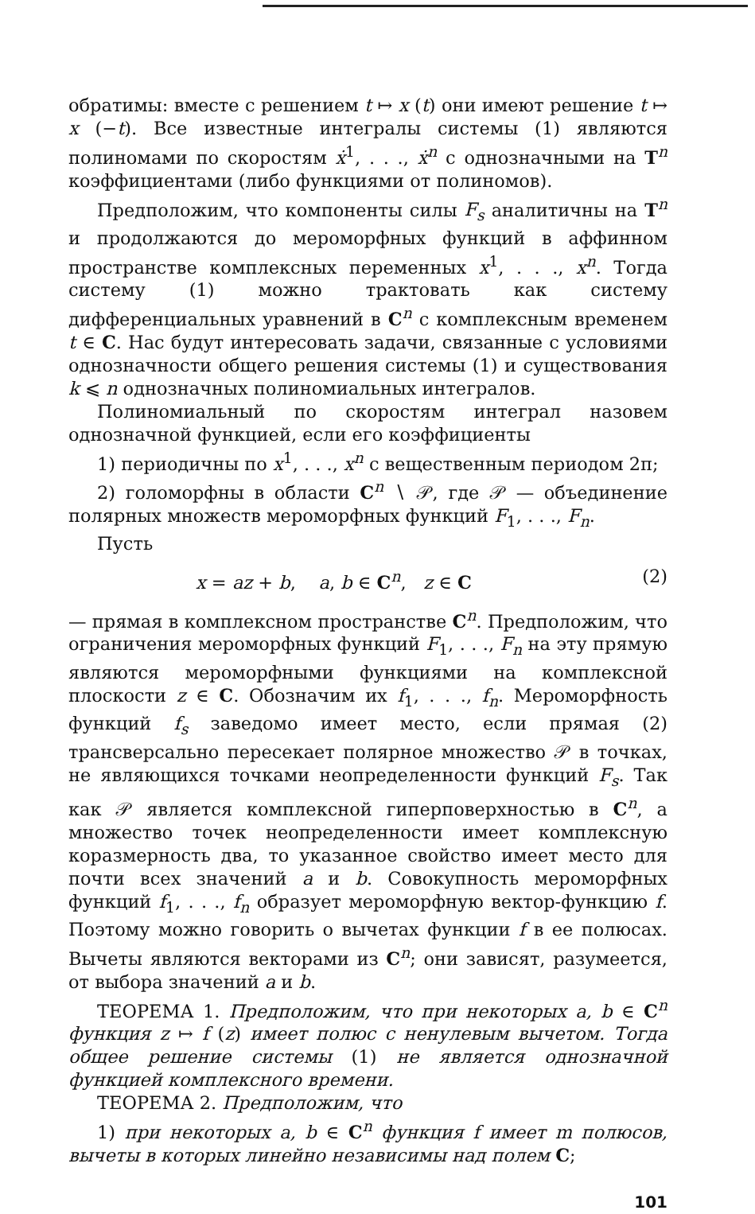обратимы: вместе с решением t ↦ x (t) они имеют решение t ↦ x (−t). Все известные интегралы системы (1) являются полиномами по скоростям ẋ<sup>1</sup>, . . ., ẋ<sup>n</sup> с однозначными на T<sup>n</sup> коэффициентами (либо функциями от полиномов).
Предположим, что компоненты силы F<sub>s</sub> аналитичны на T<sup>n</sup> и продолжаются до мероморфных функций в аффинном пространстве комплексных переменных x<sup>1</sup>, . . ., x<sup>n</sup>. Тогда систему (1) можно трактовать как систему дифференциальных уравнений в C<sup>n</sup> с комплексным временем t ∈ C. Нас будут интересовать задачи, связанные с условиями однозначности общего решения системы (1) и существования k ⩽ n однозначных полиномиальных интегралов.
Полиномиальный по скоростям интеграл назовем однозначной функцией, если его коэффициенты
1) периодичны по x<sup>1</sup>, . . ., x<sup>n</sup> с вещественным периодом 2π;
2) голоморфны в области C<sup>n</sup> ∖ 𝒫, где 𝒫 — объединение полярных множеств мероморфных функций F<sub>1</sub>, . . ., F<sub>n</sub>.
Пусть
x = az + b, a, b ∈ C<sup>n</sup>, z ∈ C (2)
— прямая в комплексном пространстве C<sup>n</sup>. Предположим, что ограничения мероморфных функций F<sub>1</sub>, . . ., F<sub>n</sub> на эту прямую являются мероморфными функциями на комплексной плоскости z ∈ C. Обозначим их f<sub>1</sub>, . . ., f<sub>n</sub>. Мероморфность функций f<sub>s</sub> заведомо имеет место, если прямая (2) трансверсально пересекает полярное множество 𝒫 в точках, не являющихся точками неопределенности функций F<sub>s</sub>. Так как 𝒫 является комплексной гиперповерхностью в C<sup>n</sup>, а множество точек неопределенности имеет комплексную коразмерность два, то указанное свойство имеет место для почти всех значений a и b. Совокупность мероморфных функций f<sub>1</sub>, . . ., f<sub>n</sub> образует мероморфную вектор-функцию f. Поэтому можно говорить о вычетах функции f в ее полюсах. Вычеты являются векторами из C<sup>n</sup>; они зависят, разумеется, от выбора значений a и b.
ТЕОРЕМА 1. Предположим, что при некоторых a, b ∈ C<sup>n</sup> функция z ↦ f (z) имеет полюс с ненулевым вычетом. Тогда общее решение системы (1) не является однозначной функцией комплексного времени.
ТЕОРЕМА 2. Предположим, что
1) при некоторых a, b ∈ C<sup>n</sup> функция f имеет m полюсов, вычеты в которых линейно независимы над полем C;
101